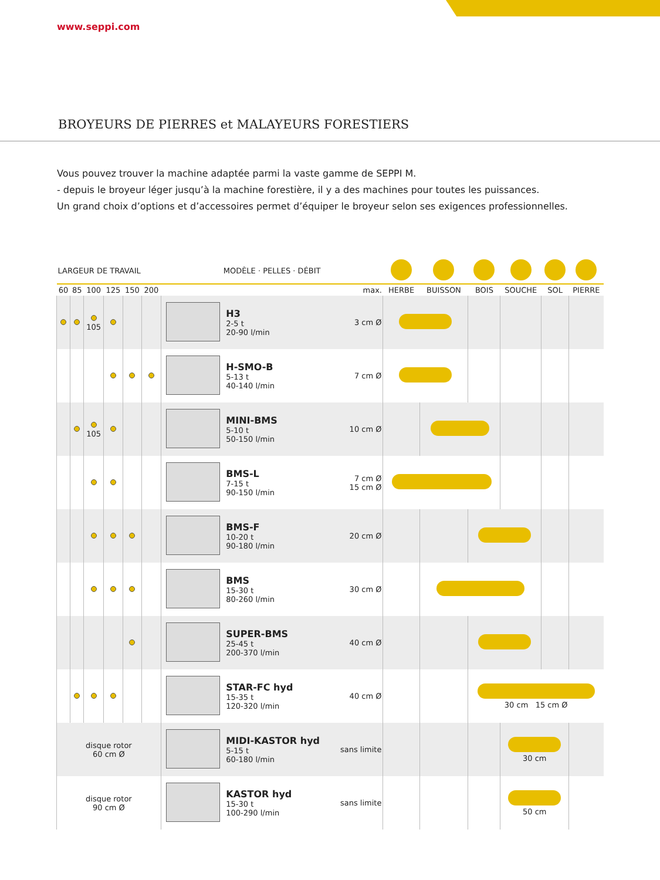www.seppi.com
BROYEURS DE PIERRES et MALAYEURS FORESTIERS
Vous pouvez trouver la machine adaptée parmi la vaste gamme de SEPPI M.
- depuis le broyeur léger jusqu’à la machine forestière, il y a des machines pour toutes les puissances.
Un grand choix d’options et d’accessoires permet d’équiper le broyeur selon ses exigences professionnelles.
| LARGEUR DE TRAVAIL | | | | | | MODÈLE · PELLES · DÉBIT | | | | | | | | |
| --- | --- | --- | --- | --- | --- | --- | --- | --- | --- | --- | --- | --- | --- | --- |
| 60 | 85 | 100 | 125 | 150 | 200 | | | max. | HERBE | BUISSON | BOIS | SOUCHE | SOL | PIERRE |
| | | 105 | | | | | H3 2-5 t 20-90 l/min | 3 cm Ø | | | | | | |
| | | | | | | | H-SMO-B 5-13 t 40-140 l/min | 7 cm Ø | | | | | | |
| | | 105 | | | | | MINI-BMS 5-10 t 50-150 l/min | 10 cm Ø | | | | | | |
| | | | | | | | BMS-L 7-15 t 90-150 l/min | 7 cm Ø 15 cm Ø | | | | | | |
| | | | | | | | BMS-F 10-20 t 90-180 l/min | 20 cm Ø | | | | | | |
| | | | | | | | BMS 15-30 t 80-260 l/min | 30 cm Ø | | | | | | |
| | | | | | | | SUPER-BMS 25-45 t 200-370 l/min | 40 cm Ø | | | | | | |
| | | | | | | | STAR-FC hyd 15-35 t 120-320 l/min | 40 cm Ø | | | 30 cm 15 cm Ø | | | |
| disque rotor 60 cm Ø | | | | | | | MIDI-KASTOR hyd 5-15 t 60-180 l/min | sans limite | | | | 30 cm | | |
| disque rotor 90 cm Ø | | | | | | | KASTOR hyd 15-30 t 100-290 l/min | sans limite | | | | 50 cm | | |